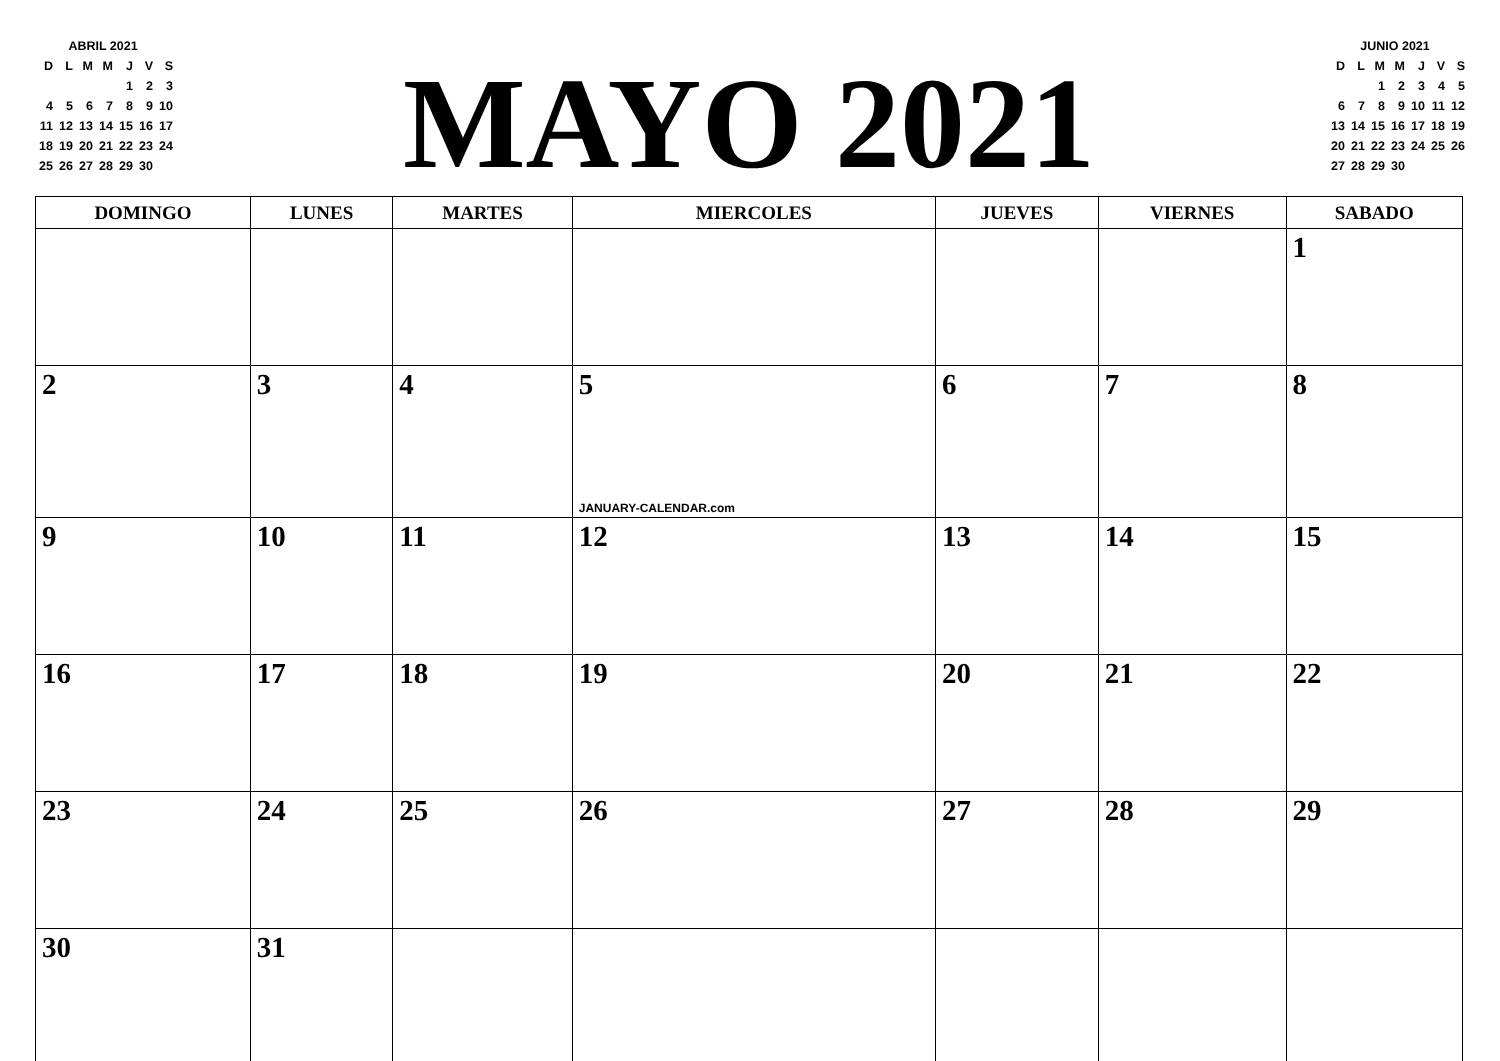| ABRIL 2021 | | | | | | |
| D | L | M | M | J | V | S |
| | | | | 1 | 2 | 3 |
| 4 | 5 | 6 | 7 | 8 | 9 | 10 |
| 11 | 12 | 13 | 14 | 15 | 16 | 17 |
| 18 | 19 | 20 | 21 | 22 | 23 | 24 |
| 25 | 26 | 27 | 28 | 29 | 30 | |
MAYO 2021
| JUNIO 2021 | | | | | | |
| D | L | M | M | J | V | S |
| | | 1 | 2 | 3 | 4 | 5 |
| 6 | 7 | 8 | 9 | 10 | 11 | 12 |
| 13 | 14 | 15 | 16 | 17 | 18 | 19 |
| 20 | 21 | 22 | 23 | 24 | 25 | 26 |
| 27 | 28 | 29 | 30 | | | |
| DOMINGO | LUNES | MARTES | MIERCOLES | JUEVES | VIERNES | SABADO |
| --- | --- | --- | --- | --- | --- | --- |
| | | | | | | 1 |
| 2 | 3 | 4 | 5 JANUARY-CALENDAR.com | 6 | 7 | 8 |
| 9 | 10 | 11 | 12 | 13 | 14 | 15 |
| 16 | 17 | 18 | 19 | 20 | 21 | 22 |
| 23 | 24 | 25 | 26 | 27 | 28 | 29 |
| 30 | 31 | | | | | |